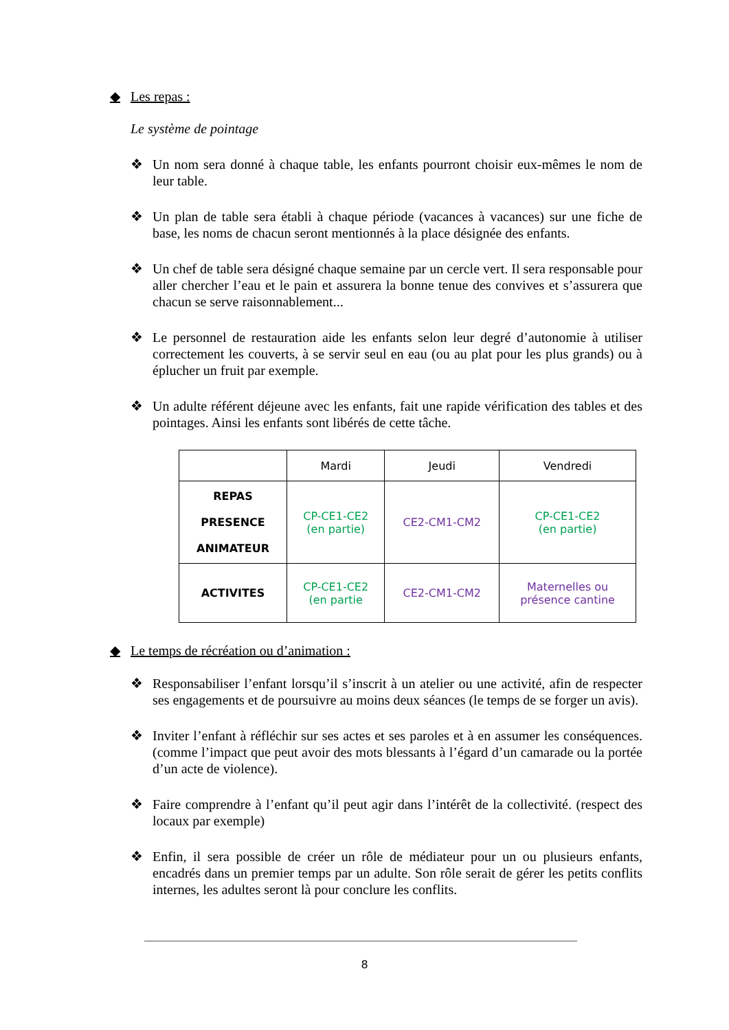◆ Les repas :
Le système de pointage
❖ Un nom sera donné à chaque table, les enfants pourront choisir eux-mêmes le nom de leur table.
❖ Un plan de table sera établi à chaque période (vacances à vacances) sur une fiche de base, les noms de chacun seront mentionnés à la place désignée des enfants.
❖ Un chef de table sera désigné chaque semaine par un cercle vert. Il sera responsable pour aller chercher l’eau et le pain et assurera la bonne tenue des convives et s’assurera que chacun se serve raisonnablement...
❖ Le personnel de restauration aide les enfants selon leur degré d’autonomie à utiliser correctement les couverts, à se servir seul en eau (ou au plat pour les plus grands) ou à éplucher un fruit par exemple.
❖ Un adulte référent déjeune avec les enfants, fait une rapide vérification des tables et des pointages. Ainsi les enfants sont libérés de cette tâche.
| | Mardi | Jeudi | Vendredi |
| --- | --- | --- | --- |
| REPAS PRESENCE ANIMATEUR | CP-CE1-CE2 (en partie) | CE2-CM1-CM2 | CP-CE1-CE2 (en partie) |
| ACTIVITES | CP-CE1-CE2 (en partie | CE2-CM1-CM2 | Maternelles ou présence cantine |
◆ Le temps de récréation ou d’animation :
❖ Responsabiliser l’enfant lorsqu’il s’inscrit à un atelier ou une activité, afin de respecter ses engagements et de poursuivre au moins deux séances (le temps de se forger un avis).
❖ Inviter l’enfant à réfléchir sur ses actes et ses paroles et à en assumer les conséquences. (comme l’impact que peut avoir des mots blessants à l’égard d’un camarade ou la portée d’un acte de violence).
❖ Faire comprendre à l’enfant qu’il peut agir dans l’intérêt de la collectivité. (respect des locaux par exemple)
❖ Enfin, il sera possible de créer un rôle de médiateur pour un ou plusieurs enfants, encadrés dans un premier temps par un adulte. Son rôle serait de gérer les petits conflits internes, les adultes seront là pour conclure les conflits.
8